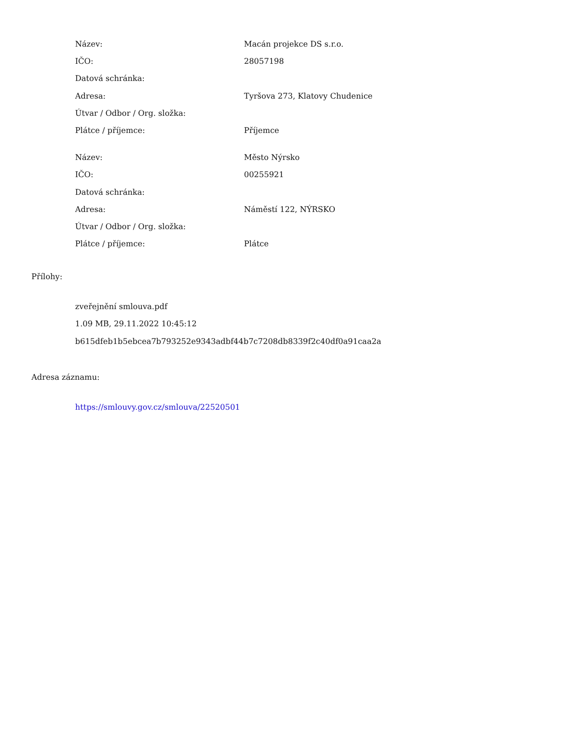| Název: | Macán projekce DS s.r.o. |
| IČO: | 28057198 |
| Datová schránka: | |
| Adresa: | Tyršova 273, Klatovy Chudenice |
| Útvar / Odbor / Org. složka: | |
| Plátce / příjemce: | Příjemce |
| Název: | Město Nýrsko |
| IČO: | 00255921 |
| Datová schránka: | |
| Adresa: | Náměstí 122, NÝRSKO |
| Útvar / Odbor / Org. složka: | |
| Plátce / příjemce: | Plátce |
Přílohy:
zveřejnění smlouva.pdf
1.09 MB, 29.11.2022 10:45:12
b615dfeb1b5ebcea7b793252e9343adbf44b7c7208db8339f2c40df0a91caa2a
Adresa záznamu:
https://smlouvy.gov.cz/smlouva/22520501